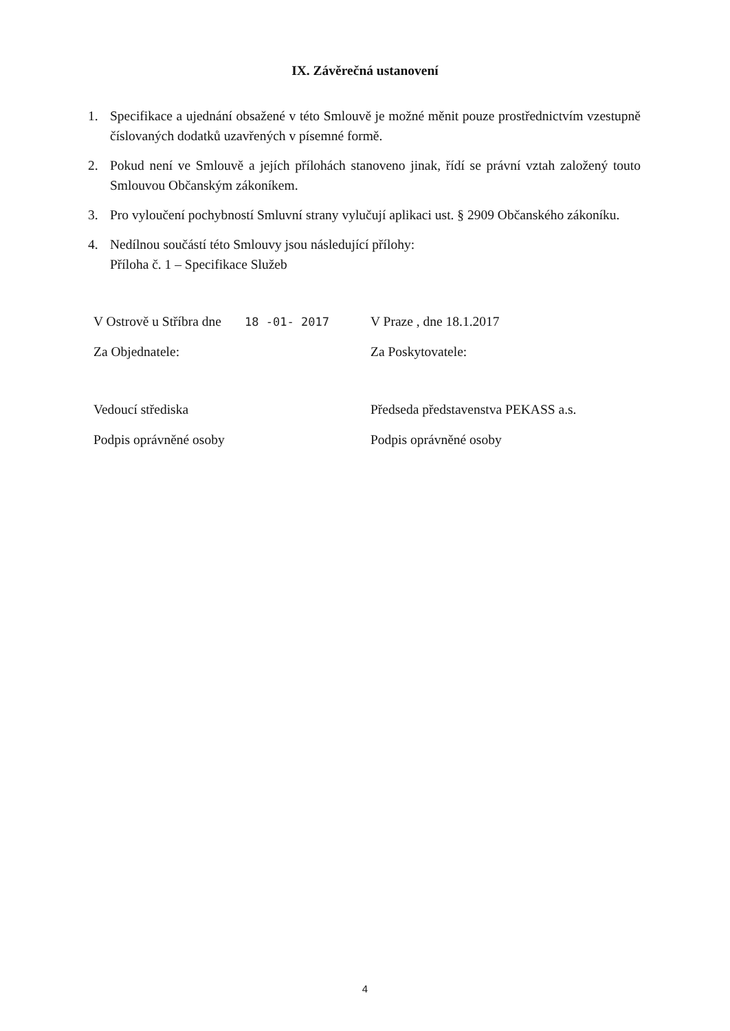IX. Závěrečná ustanovení
1. Specifikace a ujednání obsažené v této Smlouvě je možné měnit pouze prostřednictvím vzestupně číslovaných dodatků uzavřených v písemné formě.
2. Pokud není ve Smlouvě a jejích přílohách stanoveno jinak, řídí se právní vztah založený touto Smlouvou Občanským zákoníkem.
3. Pro vyloučení pochybností Smluvní strany vylučují aplikaci ust. § 2909 Občanského zákoníku.
4. Nedílnou součástí této Smlouvy jsou následující přílohy:
Příloha č. 1 – Specifikace Služeb
V Ostrově u Stříbra dne 18 -01- 2017
Za Objednatele:
Vedoucí střediska
Podpis oprávněné osoby
V Praze , dne 18.1.2017
Za Poskytovatele:
Předseda představenstva PEKASS a.s.
Podpis oprávněné osoby
4